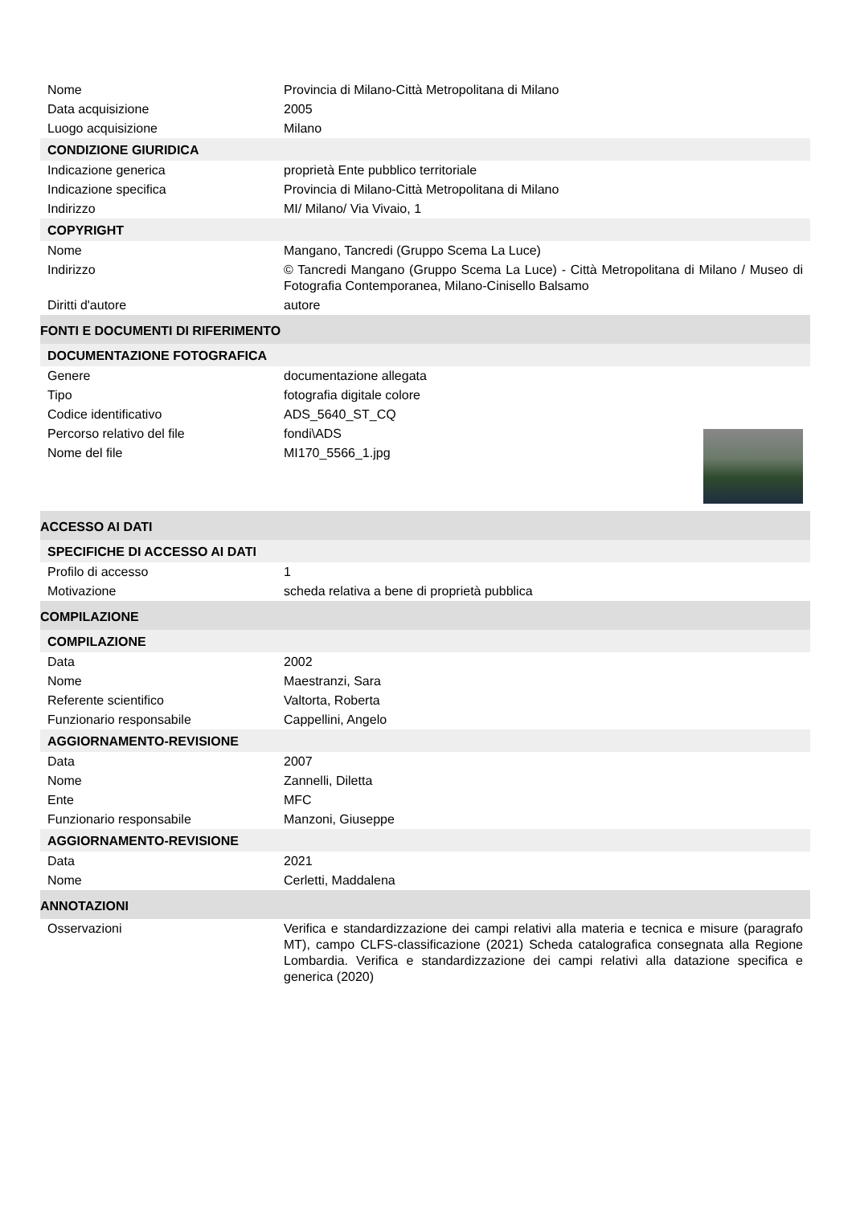| Nome | Provincia di Milano-Città Metropolitana di Milano |
| Data acquisizione | 2005 |
| Luogo acquisizione | Milano |
| CONDIZIONE GIURIDICA | |
| Indicazione generica | proprietà Ente pubblico territoriale |
| Indicazione specifica | Provincia di Milano-Città Metropolitana di Milano |
| Indirizzo | MI/ Milano/ Via Vivaio, 1 |
| COPYRIGHT | |
| Nome | Mangano, Tancredi (Gruppo Scema La Luce) |
| Indirizzo | © Tancredi Mangano (Gruppo Scema La Luce) - Città Metropolitana di Milano / Museo di Fotografia Contemporanea, Milano-Cinisello Balsamo |
| Diritti d'autore | autore |
| FONTI E DOCUMENTI DI RIFERIMENTO | |
| DOCUMENTAZIONE FOTOGRAFICA | |
| Genere | documentazione allegata |
| Tipo | fotografia digitale colore |
| Codice identificativo | ADS_5640_ST_CQ |
| Percorso relativo del file | fondi\ADS |
| Nome del file | MI170_5566_1.jpg |
| ACCESSO AI DATI | |
| SPECIFICHE DI ACCESSO AI DATI | |
| Profilo di accesso | 1 |
| Motivazione | scheda relativa a bene di proprietà pubblica |
| COMPILAZIONE | |
| COMPILAZIONE | |
| Data | 2002 |
| Nome | Maestranzi, Sara |
| Referente scientifico | Valtorta, Roberta |
| Funzionario responsabile | Cappellini, Angelo |
| AGGIORNAMENTO-REVISIONE | |
| Data | 2007 |
| Nome | Zannelli, Diletta |
| Ente | MFC |
| Funzionario responsabile | Manzoni, Giuseppe |
| AGGIORNAMENTO-REVISIONE | |
| Data | 2021 |
| Nome | Cerletti, Maddalena |
| ANNOTAZIONI | |
| Osservazioni | Verifica e standardizzazione dei campi relativi alla materia e tecnica e misure (paragrafo MT), campo CLFS-classificazione (2021) Scheda catalografica consegnata alla Regione Lombardia. Verifica e standardizzazione dei campi relativi alla datazione specifica e generica (2020) |